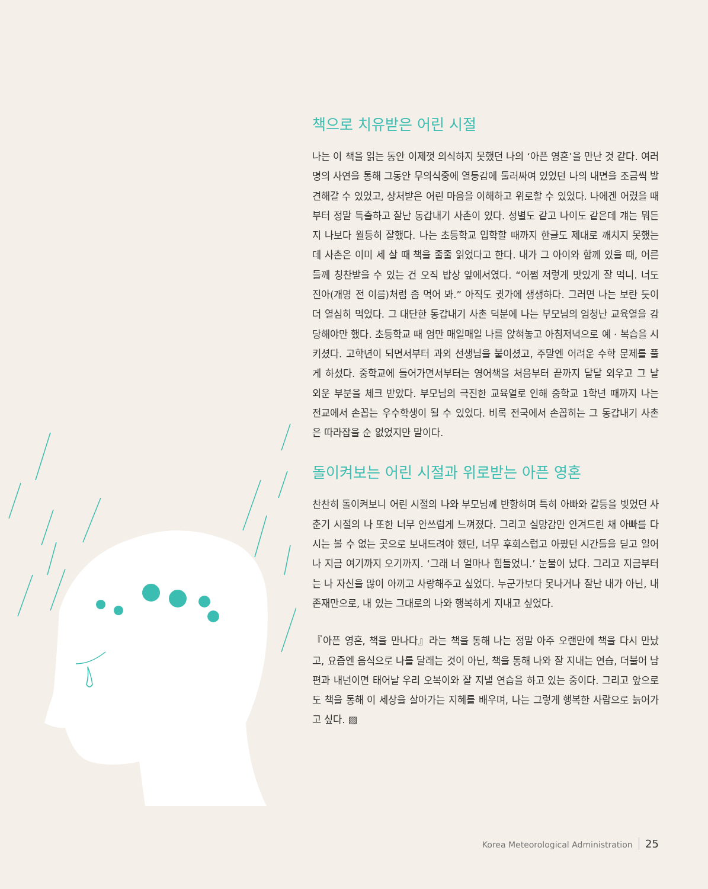책으로 치유받은 어린 시절
나는 이 책을 읽는 동안 이제껏 의식하지 못했던 나의 ‘아픈 영혼’을 만난 것 같다. 여러 명의 사연을 통해 그동안 무의식중에 열등감에 둘러싸여 있었던 나의 내면을 조금씩 발견해갈 수 있었고, 상처받은 어린 마음을 이해하고 위로할 수 있었다. 나에겐 어렸을 때부터 정말 특출하고 잘난 동갑내기 사촌이 있다. 성별도 같고 나이도 같은데 걔는 뭐든지 나보다 월등히 잘했다. 나는 초등학교 입학할 때까지 한글도 제대로 깨치지 못했는데 사촌은 이미 세 살 때 책을 줄줄 읽었다고 한다. 내가 그 아이와 함께 있을 때, 어른들께 칭찬받을 수 있는 건 오직 밥상 앞에서였다. “어쩜 저렇게 맛있게 잘 먹니. 너도 진아(개명 전 이름)처럼 좀 먹어 봐.” 아직도 귓가에 생생하다. 그러면 나는 보란 듯이 더 열심히 먹었다. 그 대단한 동갑내기 사촌 덕분에 나는 부모님의 엄청난 교육열을 감당해야만 했다. 초등학교 때 엄만 매일매일 나를 앉혀놓고 아침저녁으로 예 · 복습을 시키셨다. 고학년이 되면서부터 과외 선생님을 붙이셨고, 주말엔 어려운 수학 문제를 풀게 하셨다. 중학교에 들어가면서부터는 영어책을 처음부터 끝까지 달달 외우고 그 날 외운 부분을 체크 받았다. 부모님의 극진한 교육열로 인해 중학교 1학년 때까지 나는 전교에서 손꼽는 우수학생이 될 수 있었다. 비록 전국에서 손꼽히는 그 동갑내기 사촌은 따라잡을 순 없었지만 말이다.
돌이켜보는 어린 시절과 위로받는 아픈 영혼
찬찬히 돌이켜보니 어린 시절의 나와 부모님께 반항하며 특히 아빠와 갈등을 빚었던 사춘기 시절의 나 또한 너무 안쓰럽게 느껴졌다. 그리고 실망감만 안겨드린 채 아빠를 다시는 볼 수 없는 곳으로 보내드려야 했던, 너무 후회스럽고 아팠던 시간들을 딛고 일어나 지금 여기까지 오기까지. ‘그래 너 얼마나 힘들었니.’ 눈물이 났다. 그리고 지금부터는 나 자신을 많이 아끼고 사랑해주고 싶었다. 누군가보다 못나거나 잘난 내가 아닌, 내 존재만으로, 내 있는 그대로의 나와 행복하게 지내고 싶었다.
『아픈 영혼, 책을 만나다』라는 책을 통해 나는 정말 아주 오랜만에 책을 다시 만났고, 요즘엔 음식으로 나를 달래는 것이 아닌, 책을 통해 나와 잘 지내는 연습, 더불어 남편과 내년이면 태어날 우리 오복이와 잘 지낼 연습을 하고 있는 중이다. 그리고 앞으로도 책을 통해 이 세상을 살아가는 지혜를 배우며, 나는 그렇게 행복한 사람으로 늙어가고 싶다. ▨
Korea Meteorological Administration 25